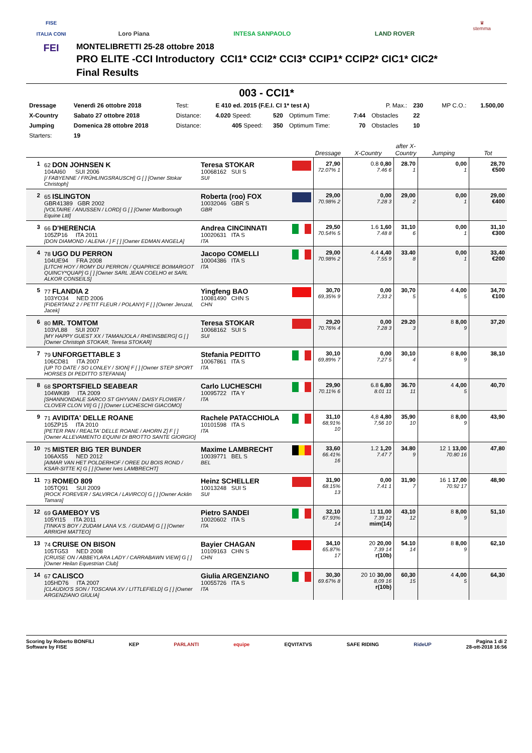FISE
ITALIA CONI
FEI
Loro Piana INTESA SANPAOLO LAND ROVER
MONTELIBRETTI 25-28 ottobre 2018
PRO ELITE -CCI Introductory CCI1* CCI2* CCI3* CCIP1* CCIP2* CIC1* CIC2*
Final Results
♛
stemma
003 - CCI1*
| Dressage | Venerdì 26 ottobre 2018 | Test: | E 410 ed. 2015 (F.E.I. CI 1* test A) | | | | P. Max.: | 230 | MP C.O.: | 1.500,00 |
| X-Country | Sabato 27 ottobre 2018 | Distance: | 4.020 Speed: | 520 | Optimum Time: | 7:44 | Obstacles | 22 | | |
| Jumping | Domenica 28 ottobre 2018 | Distance: | 405 Speed: | 350 | Optimum Time: | 70 | Obstacles | 10 | | |
| Starters: | 19 | | | | | | | | | |
| | | | | Dressage | X-Country | after X-Country | Jumping | Tot |
| --- | --- | --- | --- | --- | --- | --- | --- | --- |
| 1 | 62 DON JOHNSEN K 104AI60 SUI 2006 [/ FABYENNE / FRÜHLINGSRAUSCH] G [ ] [Owner Stokar Christoph] | Teresa STOKAR 10068162 SUI S SUI | | 27,90 72.07% 1 | 0.8 0,80 7.46 6 | 28.70 1 | 0,00 1 | 28,70 €500 |
| 2 | 65 ISLINGTON GBR41389 GBR 2002 [VOLTAIRE / ANUSSEN / LORD] G [ ] [Owner Marlborough Equine Ltd] | Roberta (roo) FOX 10032046 GBR S GBR | | 29,00 70.98% 2 | 0,00 7.28 3 | 29,00 2 | 0,00 1 | 29,00 €400 |
| 3 | 66 D'HERENCIA 105ZP16 ITA 2011 [DON DIAMOND / ALENA / ] F [ ] [Owner EDMAN ANGELA] | Andrea CINCINNATI 10020631 ITA S ITA | | 29,50 70.54% 5 | 1.6 1,60 7.48 8 | 31,10 6 | 0,00 1 | 31,10 €300 |
| 4 | 78 UGO DU PERRON 104UE94 FRA 2008 [LITCHI HOY / ROMY DU PERRON / QUAPRICE BOIMARGOT QUINCY*QUAP] G [ ] [Owner SARL JEAN COELHO et SARL ALKOR CONSEILS] | Jacopo COMELLI 10004386 ITA S ITA | | 29,00 70.98% 2 | 4.4 4,40 7.55 9 | 33.40 8 | 0,00 1 | 33,40 €200 |
| 5 | 77 FLANDIA 2 103YO34 NED 2006 [FIDERTANZ 2 / PETIT FLEUR / POLANY] F [ ] [Owner Jeruzal, Jacek] | Yingfeng BAO 10081490 CHN S CHN | | 30,70 69,35% 9 | 0,00 7,33 2 | 30,70 5 | 4 4,00 5 | 34,70 €100 |
| 6 | 80 MR. TOMTOM 103VL88 SUI 2007 [MY HAPPY GUEST XX / TAMANJOLA / RHEINSBERG] G [ ] [Owner Christoph STOKAR, Teresa STOKAR] | Teresa STOKAR 10068162 SUI S SUI | | 29,20 70.76% 4 | 0,00 7.28 3 | 29.20 3 | 8 8,00 9 | 37,20 |
| 7 | 79 UNFORGETTABLE 3 106CD81 ITA 2007 [UP TO DATE / SO LONLEY / SION] F [ ] [Owner STEP SPORT HORSES DI PEDITTO STEFANIA] | Stefania PEDITTO 10067861 ITA S ITA | | 30,10 69,89% 7 | 0,00 7,27 5 | 30,10 4 | 8 8,00 9 | 38,10 |
| 8 | 68 SPORTSFIELD SEABEAR 104WK89 ITA 2009 [SHANNONDALE SARCO ST GHYVAN / DAISY FLOWER / CLOVER CLON VII] G [ ] [Owner LUCHESCHI GIACOMO] | Carlo LUCHESCHI 10095722 ITA Y ITA | | 29,90 70.11% 6 | 6.8 6,80 8.01 11 | 36.70 11 | 4 4,00 5 | 40,70 |
| 9 | 71 AVIDITA' DELLE ROANE 105ZP15 ITA 2010 [PETER PAN / REALTA' DELLE ROANE / AHORN Z] F [ ] [Owner ALLEVAMENTO EQUINI DI BROTTO SANTE GIORGIO] | Rachele PATACCHIOLA 10101598 ITA S ITA | | 31,10 68,91% 10 | 4,8 4,80 7,56 10 | 35,90 10 | 8 8,00 9 | 43,90 |
| 10 | 75 MISTER BIG TER BUNDER 106AX55 NED 2012 [AIMAR VAN HET POLDERHOF / OREE DU BOIS ROND / KSAR-SITTE K] G [ ] [Owner Ives LAMBRECHT] | Maxime LAMBRECHT 10039771 BEL S BEL | | 33,60 66.41% 16 | 1.2 1,20 7.47 7 | 34.80 9 | 12 1 13,00 70.80 16 | 47,80 |
| 11 | 73 ROMEO 809 105TQ91 SUI 2009 [ROCK FOREVER / SALVIRCA / LAVIRCO] G [ ] [Owner Acklin Tamara] | Heinz SCHELLER 10013248 SUI S SUI | | 31,90 68.15% 13 | 0,00 7.41 1 | 31,90 7 | 16 1 17,00 70.92 17 | 48,90 |
| 12 | 69 GAMEBOY VS 105YI15 ITA 2011 [TINKA'S BOY / ZUDAM LANA V.S. / GUIDAM] G [ ] [Owner ARRIGHI MATTEO] | Pietro SANDEI 10020602 ITA S ITA | | 32,10 67.93% 14 | 11 11,00 7.39 12 mim(14) | 43,10 12 | 8 8,00 9 | 51,10 |
| 13 | 74 CRUISE ON BISON 105TG53 NED 2008 [CRUISE ON / ABBEYLARA LADY / CARRABAWN VIEW] G [ ] [Owner Heilan Equestrian Club] | Bayier CHAGAN 10109163 CHN S CHN | | 34,10 65.87% 17 | 20 20,00 7.39 14 r(10b) | 54.10 14 | 8 8,00 9 | 62,10 |
| 14 | 67 CALISCO 105HD76 ITA 2007 [CLAUDIO'S SON / TOSCANA XV / LITTLEFIELD] G [ ] [Owner ARGENZIANO GIULIA] | Giulia ARGENZIANO 10055726 ITA S ITA | | 30,30 69.67% 8 | 20 10 30,00 8,09 16 r(10b) | 60,30 15 | 4 4,00 5 | 64,30 |
Scoring by Roberto BONFILI
Software by FISE
KEP PARLANTI equipe EQVITATVS SAFE RIDING RideUP
Pagina 1 di 2
28-ott-2018 16:56